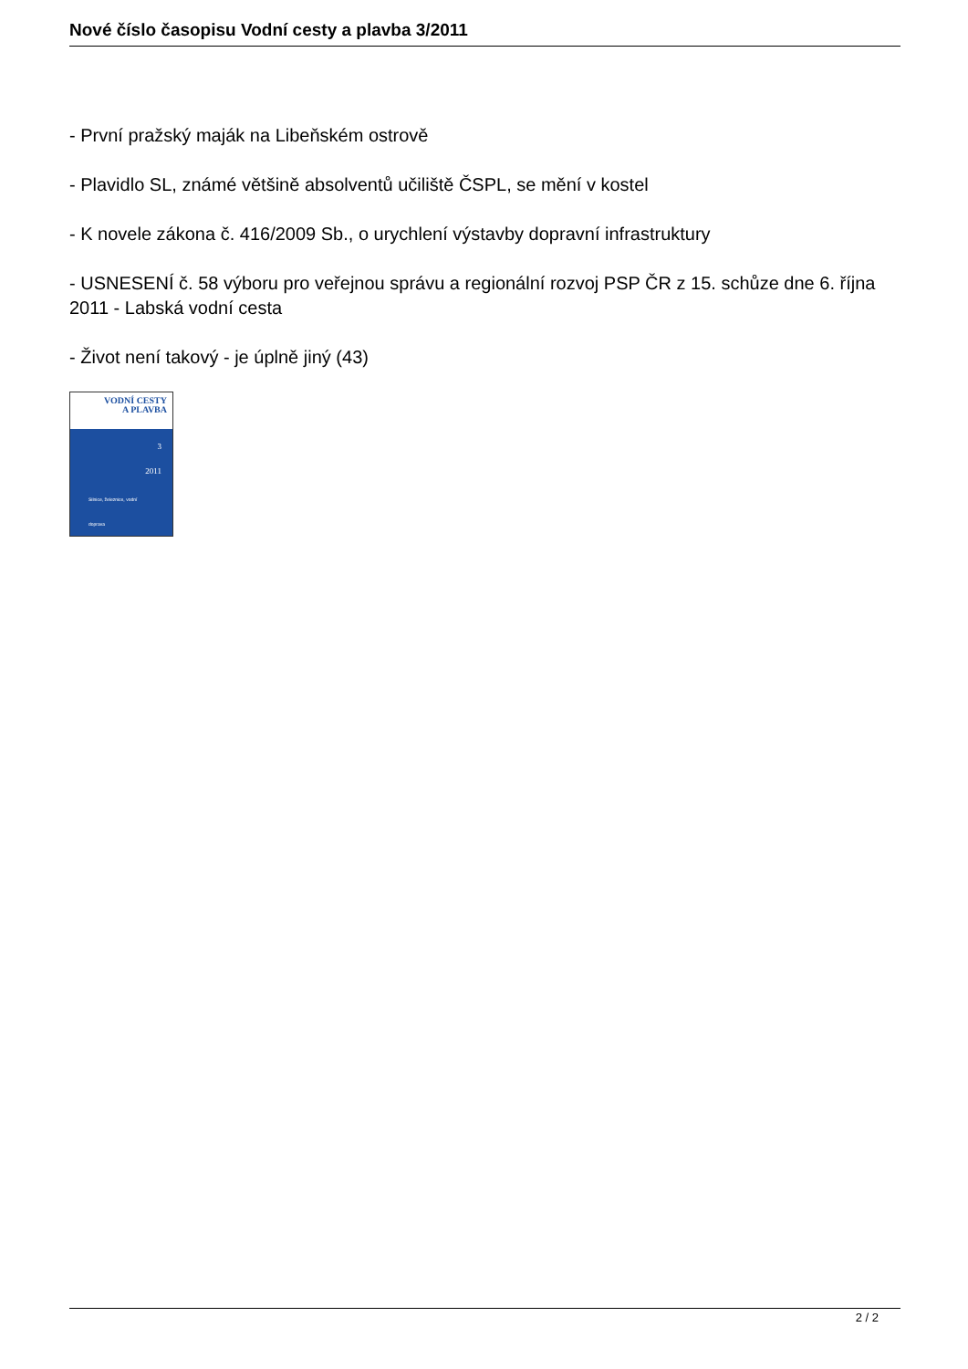Nové číslo časopisu Vodní cesty a plavba 3/2011
- První pražský maják na Libeňském ostrově
- Plavidlo SL, známé většině absolventů učiliště ČSPL, se mění v kostel
- K novele zákona č. 416/2009 Sb., o urychlení výstavby dopravní infrastruktury
- USNESENÍ č. 58 výboru pro veřejnou správu a regionální rozvoj PSP ČR z 15. schůze dne 6. října 2011 - Labská vodní cesta
- Život není takový - je úplně jiný (43)
VODNÍ CESTY
A PLAVBA
3
2011
Silnice, železnice, vodní doprava
2 / 2